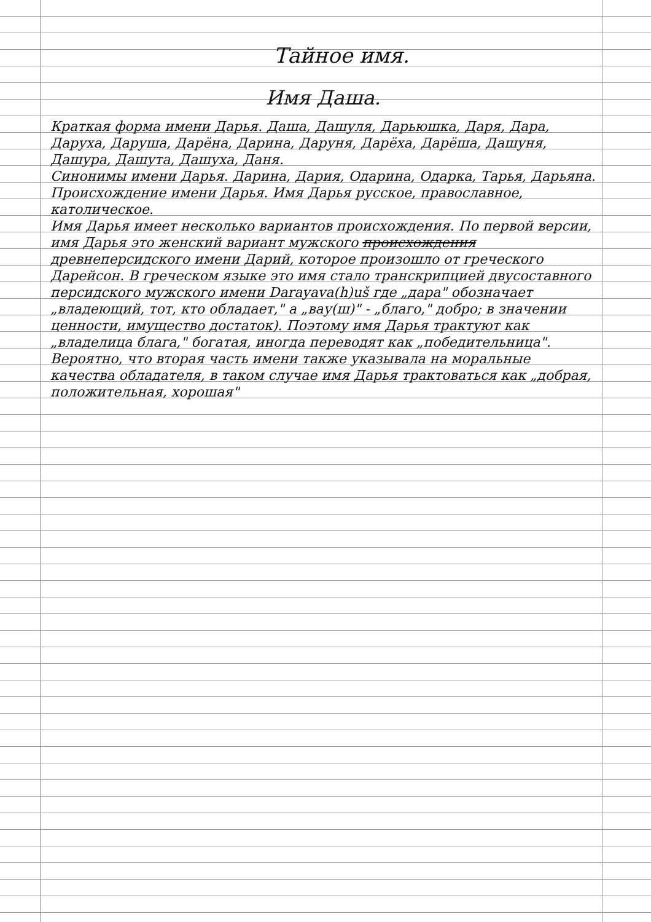Тайное имя.
Имя Даша.
Краткая форма имени Дарья. Даша, Дашуля, Дарьюшка, Даря, Дара, Даруха, Даруша, Дарёна, Дарина, Даруня, Дарёха, Дарёша, Дашуня, Дашура, Дашута, Дашуха, Даня.
Синонимы имени Дарья. Дарина, Дария, Одарина, Одарка, Тарья, Дарьяна.
Происхождение имени Дарья. Имя Дарья русское, православное, католическое.
Имя Дарья имеет несколько вариантов происхождения. По первой версии, имя Дарья это женский вариант мужского происхождения древнеперсидского имени Дарий, которое произошло от греческого Дарейсон. В греческом языке это имя стало транскрипцией двусоставного персидского мужского имени Darayava(h)uš где „дара" обозначает „владеющий, тот, кто обладает," а „вау(ш)" - „благо," добро; в значении ценности, имущество достаток). Поэтому имя Дарья трактуют как „владелица блага," богатая, иногда переводят как „победительница". Вероятно, что вторая часть имени также указывала на моральные качества обладателя, в таком случае имя Дарья трактоваться как „добрая, положительная, хорошая"